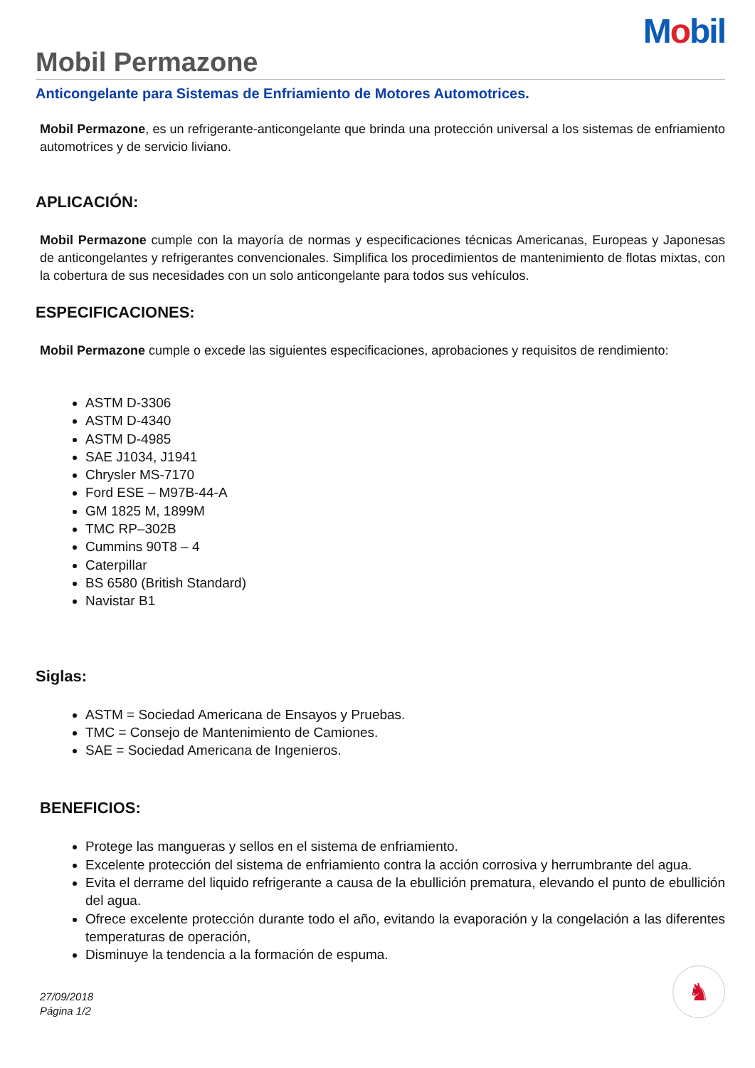Mobil
Mobil Permazone
Anticongelante para Sistemas de Enfriamiento de Motores Automotrices.
Mobil Permazone, es un refrigerante-anticongelante que brinda una protección universal a los sistemas de enfriamiento automotrices y de servicio liviano.
APLICACIÓN:
Mobil Permazone cumple con la mayoría de normas y especificaciones técnicas Americanas, Europeas y Japonesas de anticongelantes y refrigerantes convencionales. Simplifica los procedimientos de mantenimiento de flotas mixtas, con la cobertura de sus necesidades con un solo anticongelante para todos sus vehículos.
ESPECIFICACIONES:
Mobil Permazone cumple o excede las siguientes especificaciones, aprobaciones y requisitos de rendimiento:
ASTM D-3306
ASTM D-4340
ASTM D-4985
SAE J1034, J1941
Chrysler MS-7170
Ford ESE – M97B-44-A
GM 1825 M, 1899M
TMC RP–302B
Cummins 90T8 – 4
Caterpillar
BS 6580 (British Standard)
Navistar B1
Siglas:
ASTM = Sociedad Americana de Ensayos y Pruebas.
TMC = Consejo de Mantenimiento de Camiones.
SAE = Sociedad Americana de Ingenieros.
BENEFICIOS:
Protege las mangueras y sellos en el sistema de enfriamiento.
Excelente protección del sistema de enfriamiento contra la acción corrosiva y herrumbrante del agua.
Evita el derrame del liquido refrigerante a causa de la ebullición prematura, elevando el punto de ebullición del agua.
Ofrece excelente protección durante todo el año, evitando la evaporación y la congelación a las diferentes temperaturas de operación,
Disminuye la tendencia a la formación de espuma.
27/09/2018
Página 1/2
♞